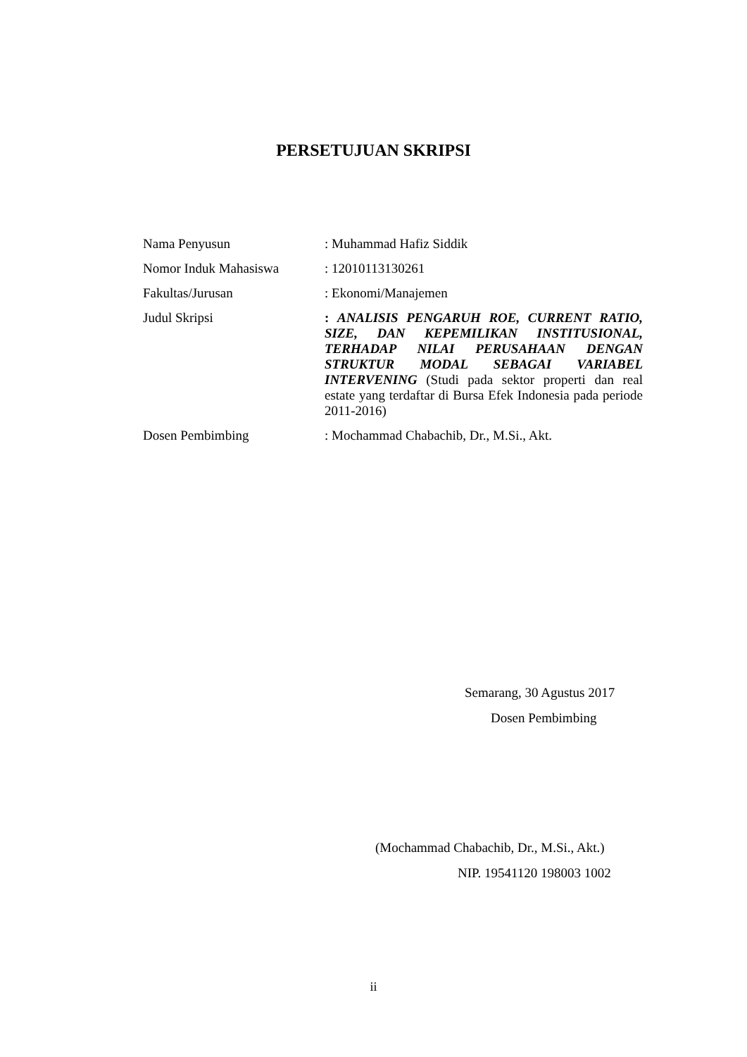PERSETUJUAN SKRIPSI
Nama Penyusun : Muhammad Hafiz Siddik
Nomor Induk Mahasiswa : 12010113130261
Fakultas/Jurusan : Ekonomi/Manajemen
Judul Skripsi : ANALISIS PENGARUH ROE, CURRENT RATIO, SIZE, DAN KEPEMILIKAN INSTITUSIONAL, TERHADAP NILAI PERUSAHAAN DENGAN STRUKTUR MODAL SEBAGAI VARIABEL INTERVENING (Studi pada sektor properti dan real estate yang terdaftar di Bursa Efek Indonesia pada periode 2011-2016)
Dosen Pembimbing : Mochammad Chabachib, Dr., M.Si., Akt.
Semarang, 30 Agustus 2017
Dosen Pembimbing
(Mochammad Chabachib, Dr., M.Si., Akt.)
NIP. 19541120 198003 1002
ii